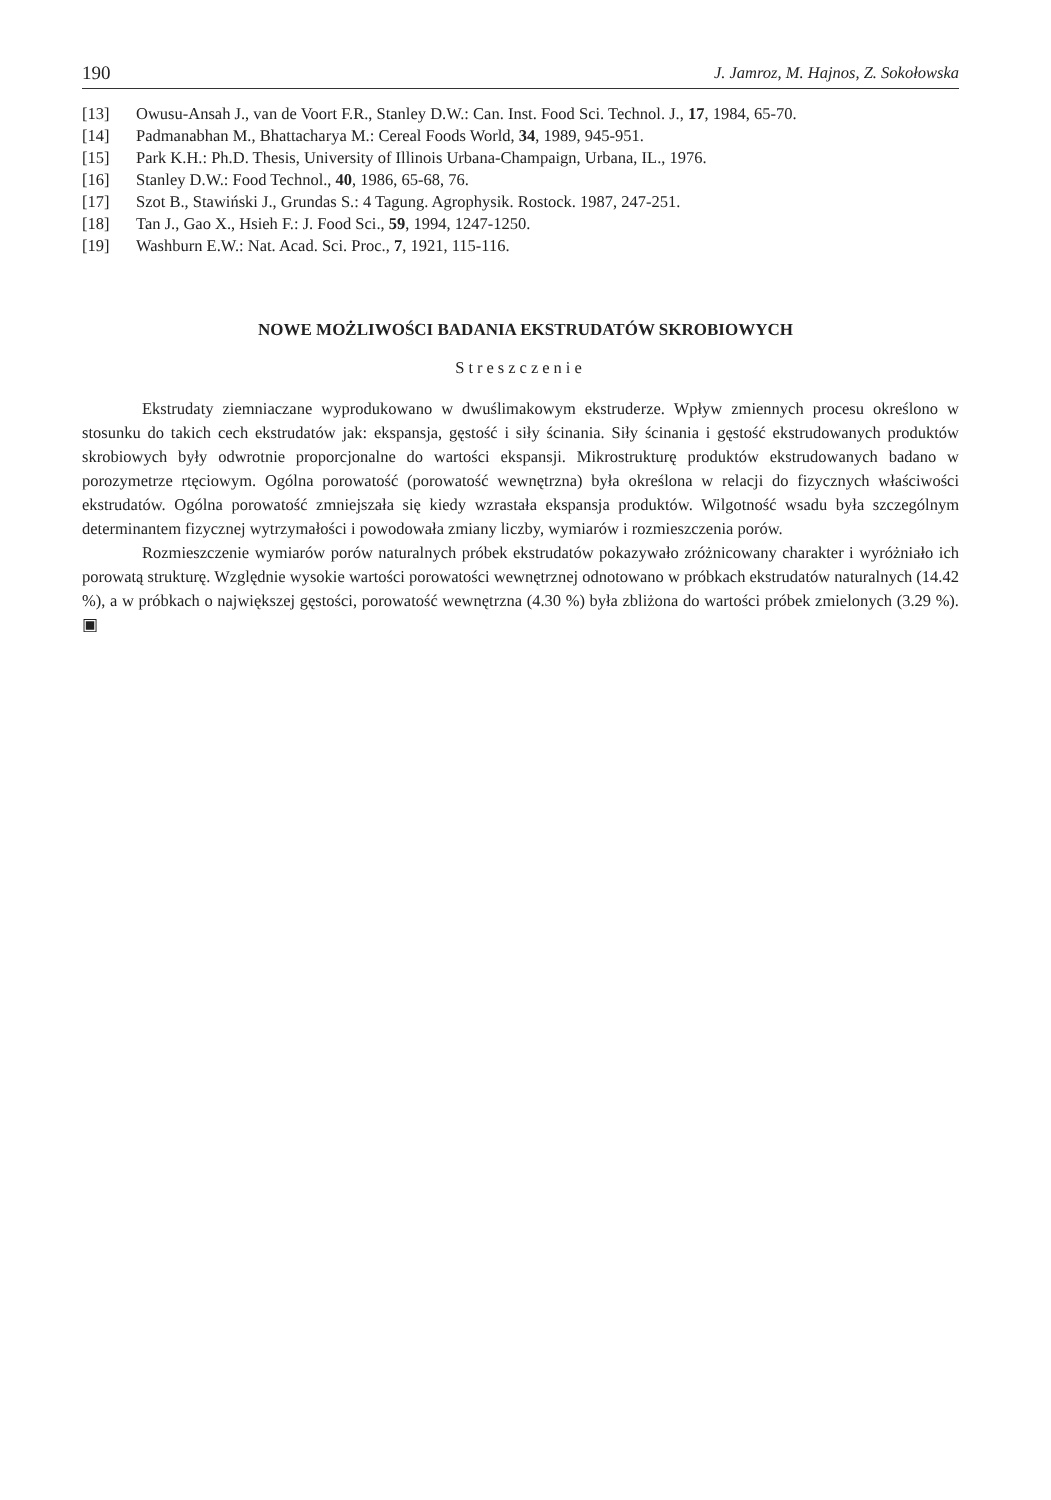190 J. Jamroz, M. Hajnos, Z. Sokołowska
[13] Owusu-Ansah J., van de Voort F.R., Stanley D.W.: Can. Inst. Food Sci. Technol. J., 17, 1984, 65-70.
[14] Padmanabhan M., Bhattacharya M.: Cereal Foods World, 34, 1989, 945-951.
[15] Park K.H.: Ph.D. Thesis, University of Illinois Urbana-Champaign, Urbana, IL., 1976.
[16] Stanley D.W.: Food Technol., 40, 1986, 65-68, 76.
[17] Szot B., Stawiński J., Grundas S.: 4 Tagung. Agrophysik. Rostock. 1987, 247-251.
[18] Tan J., Gao X., Hsieh F.: J. Food Sci., 59, 1994, 1247-1250.
[19] Washburn E.W.: Nat. Acad. Sci. Proc., 7, 1921, 115-116.
NOWE MOŻLIWOŚCI BADANIA EKSTRUDATÓW SKROBIOWYCH
Streszczenie
Ekstrudaty ziemniaczane wyprodukowano w dwuślimakowym ekstruderze. Wpływ zmiennych procesu określono w stosunku do takich cech ekstrudatów jak: ekspansja, gęstość i siły ścinania. Siły ścinania i gęstość ekstrudowanych produktów skrobiowych były odwrotnie proporcjonalne do wartości ekspansji. Mikrostrukturę produktów ekstrudowanych badano w porozymetrze rtęciowym. Ogólna porowatość (porowatość wewnętrzna) była określona w relacji do fizycznych właściwości ekstrudatów. Ogólna porowatość zmniejszała się kiedy wzrastała ekspansja produktów. Wilgotność wsadu była szczególnym determinantem fizycznej wytrzymałości i powodowała zmiany liczby, wymiarów i rozmieszczenia porów.
Rozmieszczenie wymiarów porów naturalnych próbek ekstrudatów pokazywało zróżnicowany charakter i wyróżniało ich porowatą strukturę. Względnie wysokie wartości porowatości wewnętrznej odnotowano w próbkach ekstrudatów naturalnych (14.42 %), a w próbkach o największej gęstości, porowatość wewnętrzna (4.30 %) była zbliżona do wartości próbek zmielonych (3.29 %). ▣